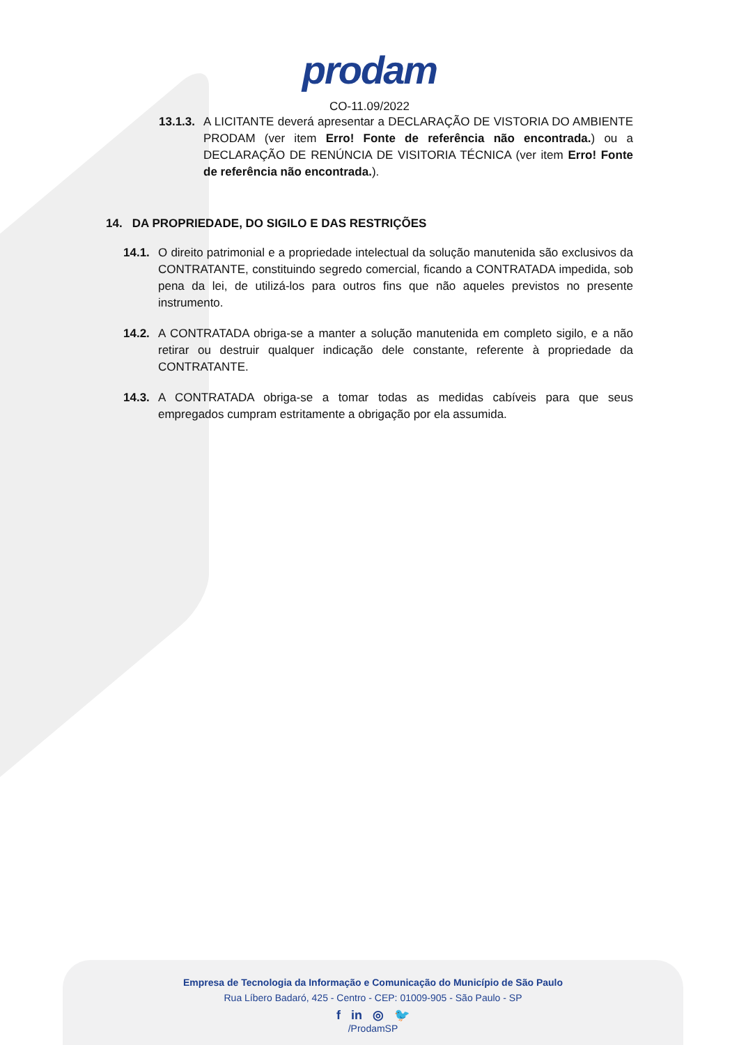prodam
CO-11.09/2022
13.1.3. A LICITANTE deverá apresentar a DECLARAÇÃO DE VISTORIA DO AMBIENTE PRODAM (ver item Erro! Fonte de referência não encontrada.) ou a DECLARAÇÃO DE RENÚNCIA DE VISITORIA TÉCNICA (ver item Erro! Fonte de referência não encontrada.).
14. DA PROPRIEDADE, DO SIGILO E DAS RESTRIÇÕES
14.1. O direito patrimonial e a propriedade intelectual da solução manutenida são exclusivos da CONTRATANTE, constituindo segredo comercial, ficando a CONTRATADA impedida, sob pena da lei, de utilizá-los para outros fins que não aqueles previstos no presente instrumento.
14.2. A CONTRATADA obriga-se a manter a solução manutenida em completo sigilo, e a não retirar ou destruir qualquer indicação dele constante, referente à propriedade da CONTRATANTE.
14.3. A CONTRATADA obriga-se a tomar todas as medidas cabíveis para que seus empregados cumpram estritamente a obrigação por ela assumida.
Empresa de Tecnologia da Informação e Comunicação do Município de São Paulo
Rua Líbero Badaró, 425 - Centro - CEP: 01009-905 - São Paulo - SP
f in ◎ 🐦
/ProdamSP